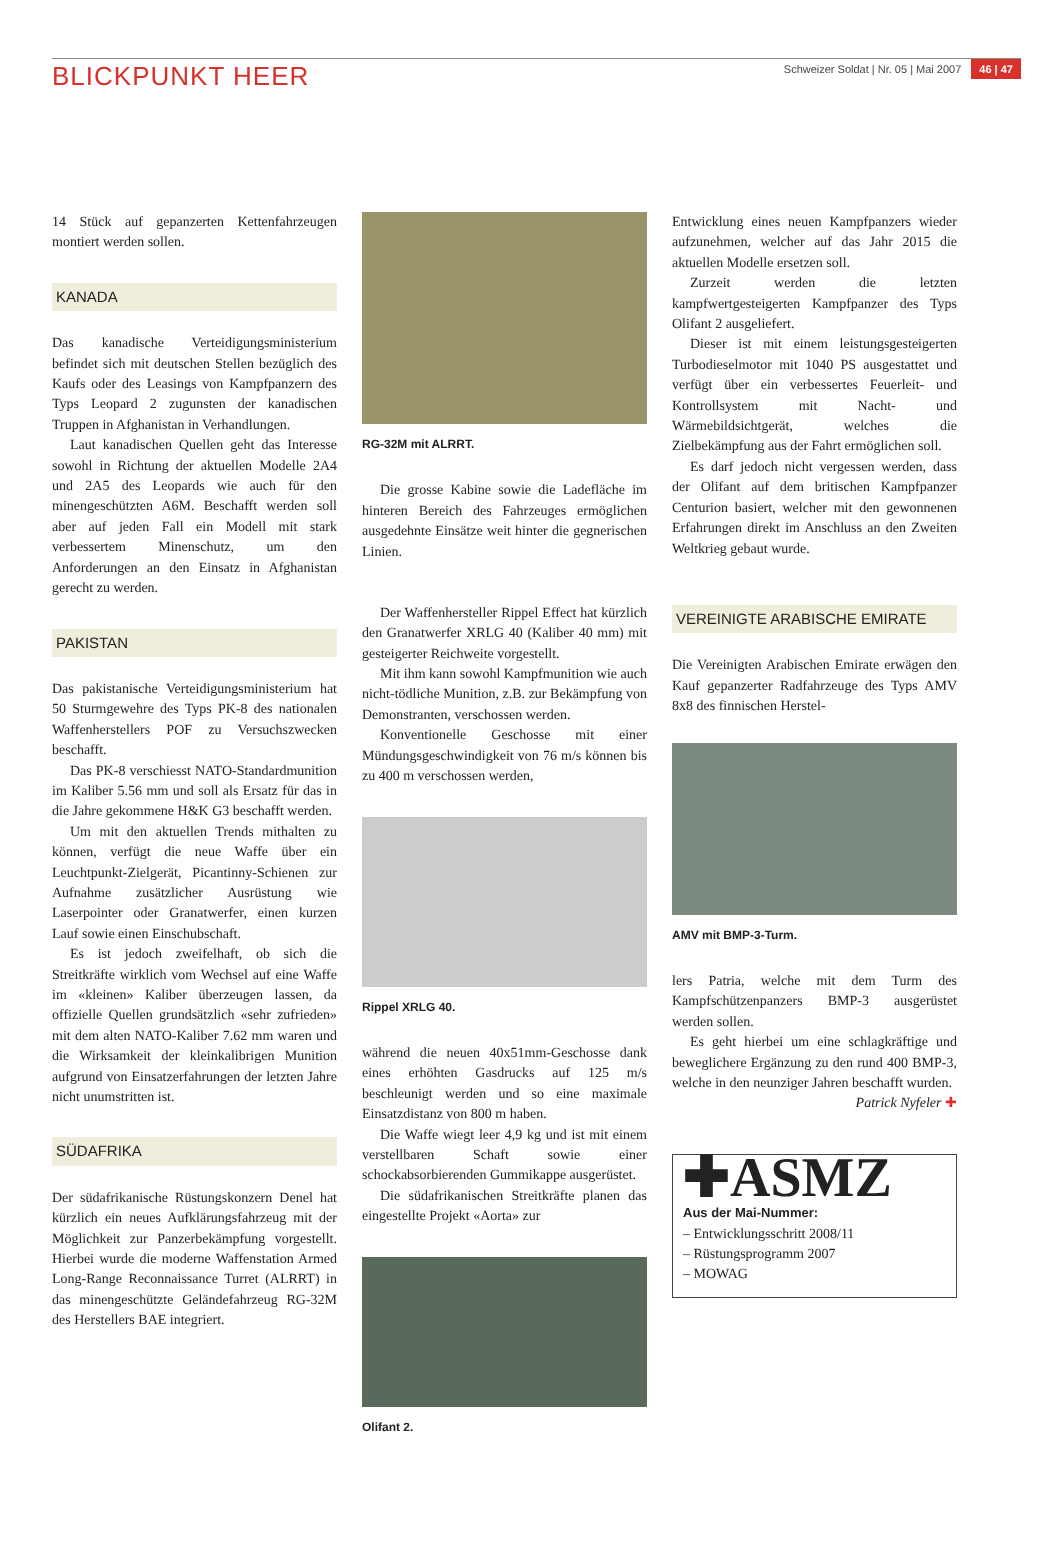BLICKPUNKT HEER
Schweizer Soldat | Nr. 05 | Mai 2007 46 | 47
14 Stück auf gepanzerten Kettenfahrzeugen montiert werden sollen.
KANADA
Das kanadische Verteidigungsministerium befindet sich mit deutschen Stellen bezüglich des Kaufs oder des Leasings von Kampfpanzern des Typs Leopard 2 zugunsten der kanadischen Truppen in Afghanistan in Verhandlungen.
Laut kanadischen Quellen geht das Interesse sowohl in Richtung der aktuellen Modelle 2A4 und 2A5 des Leopards wie auch für den minengeschützten A6M. Beschafft werden soll aber auf jeden Fall ein Modell mit stark verbessertem Minenschutz, um den Anforderungen an den Einsatz in Afghanistan gerecht zu werden.
PAKISTAN
Das pakistanische Verteidigungsministerium hat 50 Sturmgewehre des Typs PK-8 des nationalen Waffenherstellers POF zu Versuchszwecken beschafft.
Das PK-8 verschiesst NATO-Standardmunition im Kaliber 5.56 mm und soll als Ersatz für das in die Jahre gekommene H&K G3 beschafft werden.
Um mit den aktuellen Trends mithalten zu können, verfügt die neue Waffe über ein Leuchtpunkt-Zielgerät, Picantinny-Schienen zur Aufnahme zusätzlicher Ausrüstung wie Laserpointer oder Granatwerfer, einen kurzen Lauf sowie einen Einschubschaft.
Es ist jedoch zweifelhaft, ob sich die Streitkräfte wirklich vom Wechsel auf eine Waffe im «kleinen» Kaliber überzeugen lassen, da offizielle Quellen grundsätzlich «sehr zufrieden» mit dem alten NATO-Kaliber 7.62 mm waren und die Wirksamkeit der kleinkalibrigen Munition aufgrund von Einsatzerfahrungen der letzten Jahre nicht unumstritten ist.
SÜDAFRIKA
Der südafrikanische Rüstungskonzern Denel hat kürzlich ein neues Aufklärungsfahrzeug mit der Möglichkeit zur Panzerbekämpfung vorgestellt. Hierbei wurde die moderne Waffenstation Armed Long-Range Reconnaissance Turret (ALRRT) in das minengeschützte Geländefahrzeug RG-32M des Herstellers BAE integriert.
RG-32M mit ALRRT.
Die grosse Kabine sowie die Ladefläche im hinteren Bereich des Fahrzeuges ermöglichen ausgedehnte Einsätze weit hinter die gegnerischen Linien.
Der Waffenhersteller Rippel Effect hat kürzlich den Granatwerfer XRLG 40 (Kaliber 40 mm) mit gesteigerter Reichweite vorgestellt.
Mit ihm kann sowohl Kampfmunition wie auch nicht-tödliche Munition, z.B. zur Bekämpfung von Demonstranten, verschossen werden.
Konventionelle Geschosse mit einer Mündungsgeschwindigkeit von 76 m/s können bis zu 400 m verschossen werden,
Rippel XRLG 40.
während die neuen 40x51mm-Geschosse dank eines erhöhten Gasdrucks auf 125 m/s beschleunigt werden und so eine maximale Einsatzdistanz von 800 m haben.
Die Waffe wiegt leer 4,9 kg und ist mit einem verstellbaren Schaft sowie einer schockabsorbierenden Gummikappe ausgerüstet.
Die südafrikanischen Streitkräfte planen das eingestellte Projekt «Aorta» zur
Olifant 2.
Entwicklung eines neuen Kampfpanzers wieder aufzunehmen, welcher auf das Jahr 2015 die aktuellen Modelle ersetzen soll.
Zurzeit werden die letzten kampfwertgesteigerten Kampfpanzer des Typs Olifant 2 ausgeliefert.
Dieser ist mit einem leistungsgesteigerten Turbodieselmotor mit 1040 PS ausgestattet und verfügt über ein verbessertes Feuerleit- und Kontrollsystem mit Nacht- und Wärmebildsichtgerät, welches die Zielbekämpfung aus der Fahrt ermöglichen soll.
Es darf jedoch nicht vergessen werden, dass der Olifant auf dem britischen Kampfpanzer Centurion basiert, welcher mit den gewonnenen Erfahrungen direkt im Anschluss an den Zweiten Weltkrieg gebaut wurde.
VEREINIGTE ARABISCHE EMIRATE
Die Vereinigten Arabischen Emirate erwägen den Kauf gepanzerter Radfahrzeuge des Typs AMV 8x8 des finnischen Herstel-
AMV mit BMP-3-Turm.
lers Patria, welche mit dem Turm des Kampfschützenpanzers BMP-3 ausgerüstet werden sollen.
Es geht hierbei um eine schlagkräftige und beweglichere Ergänzung zu den rund 400 BMP-3, welche in den neunziger Jahren beschafft wurden.
Patrick Nyfeler ✚
✚ASMZ
Aus der Mai-Nummer:
– Entwicklungsschritt 2008/11
– Rüstungsprogramm 2007
– MOWAG